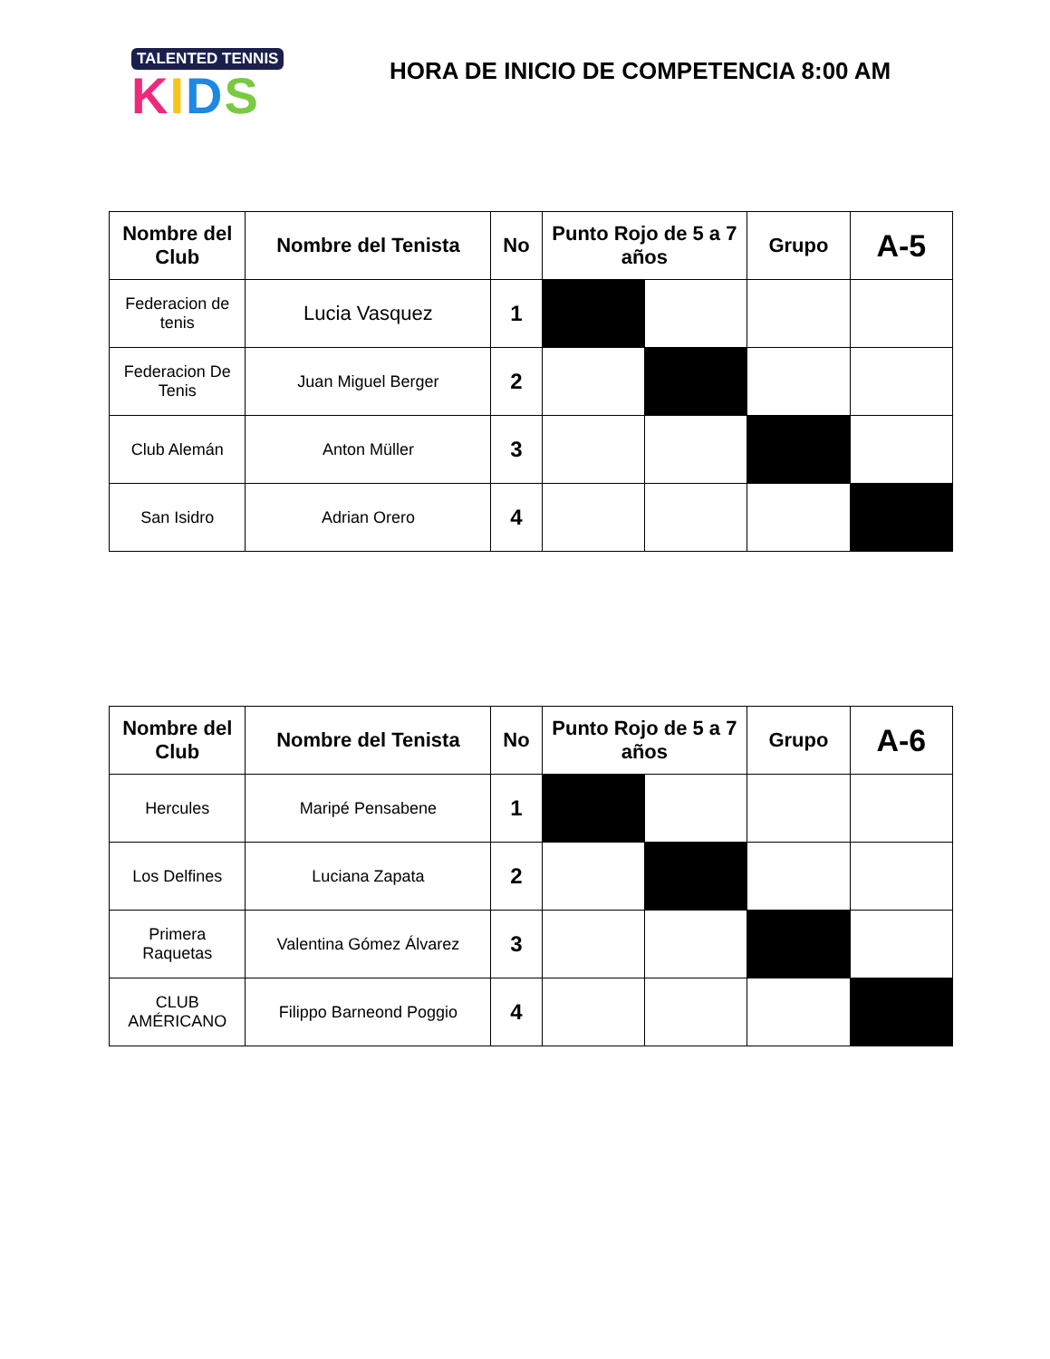TALENTED TENNIS
KIDS
HORA DE INICIO DE COMPETENCIA 8:00 AM
| Nombre del Club | Nombre del Tenista | No | Punto Rojo de 5 a 7 años | | Grupo | A-5 |
| --- | --- | --- | --- | --- | --- | --- |
| Federacion de tenis | Lucia Vasquez | 1 | | | | |
| Federacion De Tenis | Juan Miguel Berger | 2 | | | | |
| Club Alemán | Anton Müller | 3 | | | | |
| San Isidro | Adrian Orero | 4 | | | | |
| Nombre del Club | Nombre del Tenista | No | Punto Rojo de 5 a 7 años | | Grupo | A-6 |
| --- | --- | --- | --- | --- | --- | --- |
| Hercules | Maripé Pensabene | 1 | | | | |
| Los Delfines | Luciana Zapata | 2 | | | | |
| Primera Raquetas | Valentina Gómez Álvarez | 3 | | | | |
| CLUB AMÉRICANO | Filippo Barneond Poggio | 4 | | | | |